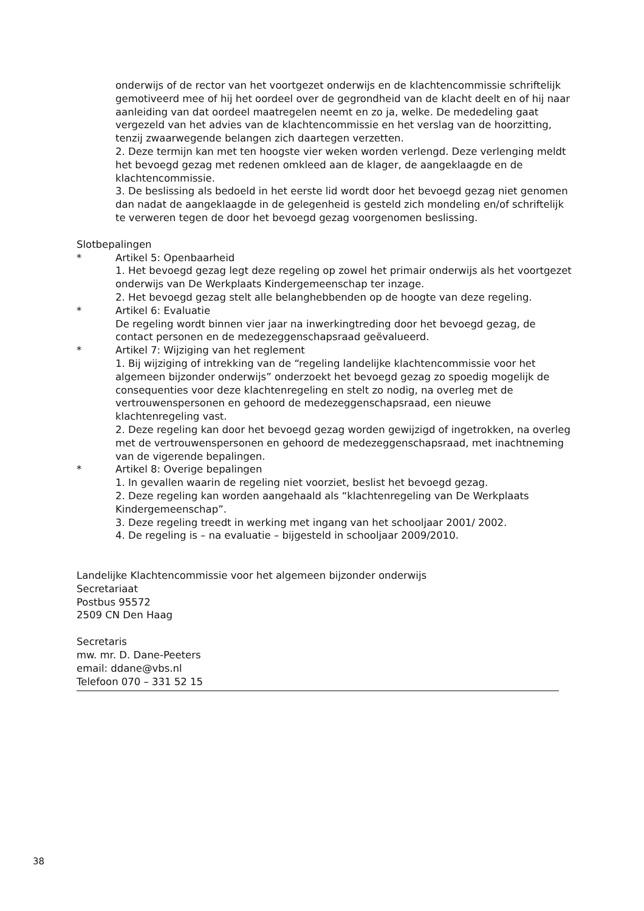onderwijs of de rector van het voortgezet onderwijs en de klachtencommissie schriftelijk gemotiveerd mee of hij het oordeel over de gegrondheid van de klacht deelt en of hij naar aanleiding van dat oordeel maatregelen neemt en zo ja, welke. De mededeling gaat vergezeld van het advies van de klachtencommissie en het verslag van de hoorzitting, tenzij zwaarwegende belangen zich daartegen verzetten.
2. Deze termijn kan met ten hoogste vier weken worden verlengd. Deze verlenging meldt het bevoegd gezag met redenen omkleed aan de klager, de aangeklaagde en de klachtencommissie.
3. De beslissing als bedoeld in het eerste lid wordt door het bevoegd gezag niet genomen dan nadat de aangeklaagde in de gelegenheid is gesteld zich mondeling en/of schriftelijk te verweren tegen de door het bevoegd gezag voorgenomen beslissing.
Slotbepalingen
* Artikel 5: Openbaarheid
1. Het bevoegd gezag legt deze regeling op zowel het primair onderwijs als het voortgezet onderwijs van De Werkplaats Kindergemeenschap ter inzage.
2. Het bevoegd gezag stelt alle belanghebbenden op de hoogte van deze regeling.
* Artikel 6: Evaluatie
De regeling wordt binnen vier jaar na inwerkingtreding door het bevoegd gezag, de contact personen en de medezeggenschapsraad geëvalueerd.
* Artikel 7: Wijziging van het reglement
1. Bij wijziging of intrekking van de “regeling landelijke klachtencommissie voor het algemeen bijzonder onderwijs” onderzoekt het bevoegd gezag zo spoedig mogelijk de consequenties voor deze klachtenregeling en stelt zo nodig, na overleg met de vertrouwenspersonen en gehoord de medezeggenschapsraad, een nieuwe klachtenregeling vast.
2. Deze regeling kan door het bevoegd gezag worden gewijzigd of ingetrokken, na overleg met de vertrouwenspersonen en gehoord de medezeggenschapsraad, met inachtneming van de vigerende bepalingen.
* Artikel 8: Overige bepalingen
1. In gevallen waarin de regeling niet voorziet, beslist het bevoegd gezag.
2. Deze regeling kan worden aangehaald als “klachtenregeling van De Werkplaats Kindergemeenschap”.
3. Deze regeling treedt in werking met ingang van het schooljaar 2001/ 2002.
4. De regeling is – na evaluatie – bijgesteld in schooljaar 2009/2010.
Landelijke Klachtencommissie voor het algemeen bijzonder onderwijs
Secretariaat
Postbus 95572
2509 CN Den Haag
Secretaris
mw. mr. D. Dane-Peeters
email: ddane@vbs.nl
Telefoon 070 – 331 52 15
38